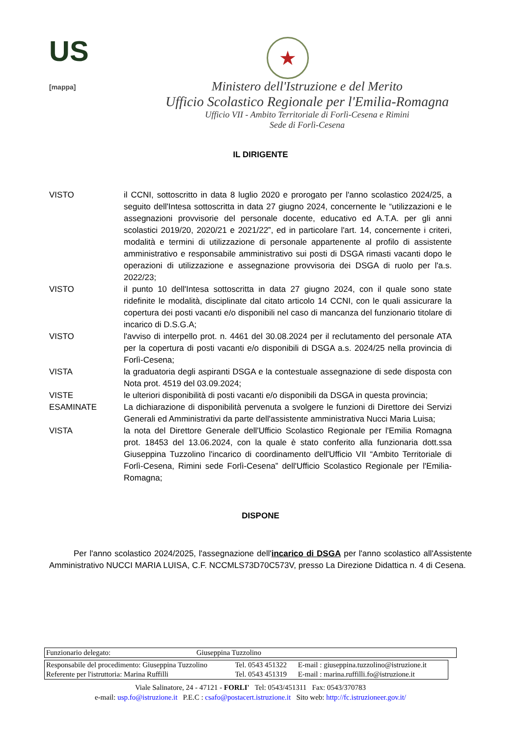US
[mappa]
★
Ministero dell'Istruzione e del Merito
Ufficio Scolastico Regionale per l'Emilia-Romagna
Ufficio VII - Ambito Territoriale di Forlì-Cesena e Rimini
Sede di Forlì-Cesena
IL DIRIGENTE
| VISTO | il CCNI, sottoscritto in data 8 luglio 2020 e prorogato per l'anno scolastico 2024/25, a seguito dell'Intesa sottoscritta in data 27 giugno 2024, concernente le “utilizzazioni e le assegnazioni provvisorie del personale docente, educativo ed A.T.A. per gli anni scolastici 2019/20, 2020/21 e 2021/22”, ed in particolare l'art. 14, concernente i criteri, modalità e termini di utilizzazione di personale appartenente al profilo di assistente amministrativo e responsabile amministrativo sui posti di DSGA rimasti vacanti dopo le operazioni di utilizzazione e assegnazione provvisoria dei DSGA di ruolo per l'a.s. 2022/23; |
| VISTO | il punto 10 dell'Intesa sottoscritta in data 27 giugno 2024, con il quale sono state ridefinite le modalità, disciplinate dal citato articolo 14 CCNI, con le quali assicurare la copertura dei posti vacanti e/o disponibili nel caso di mancanza del funzionario titolare di incarico di D.S.G.A; |
| VISTO | l'avviso di interpello prot. n. 4461 del 30.08.2024 per il reclutamento del personale ATA per la copertura di posti vacanti e/o disponibili di DSGA a.s. 2024/25 nella provincia di Forlì-Cesena; |
| VISTA | la graduatoria degli aspiranti DSGA e la contestuale assegnazione di sede disposta con Nota prot. 4519 del 03.09.2024; |
| VISTE | le ulteriori disponibilità di posti vacanti e/o disponibili da DSGA in questa provincia; |
| ESAMINATE | La dichiarazione di disponibilità pervenuta a svolgere le funzioni di Direttore dei Servizi Generali ed Amministrativi da parte dell'assistente amministrativa Nucci Maria Luisa; |
| VISTA | la nota del Direttore Generale dell'Ufficio Scolastico Regionale per l'Emilia Romagna prot. 18453 del 13.06.2024, con la quale è stato conferito alla funzionaria dott.ssa Giuseppina Tuzzolino l'incarico di coordinamento dell'Ufficio VII “Ambito Territoriale di Forlì-Cesena, Rimini sede Forlì-Cesena” dell'Ufficio Scolastico Regionale per l'Emilia-Romagna; |
DISPONE
Per l'anno scolastico 2024/2025, l'assegnazione dell'incarico di DSGA per l'anno scolastico all'Assistente Amministrativo NUCCI MARIA LUISA, C.F. NCCMLS73D70C573V, presso La Direzione Didattica n. 4 di Cesena.
| Funzionario delegato: | Giuseppina Tuzzolino |
| Responsabile del procedimento: Giuseppina Tuzzolino | Tel. 0543 451322 | E-mail : giuseppina.tuzzolino@istruzione.it |
| Referente per l'istruttoria: Marina Ruffilli | Tel. 0543 451319 | E-mail : marina.ruffilli.fo@istruzione.it |
Viale Salinatore, 24 - 47121 - FORLI' Tel: 0543/451311 Fax: 0543/370783
e-mail: usp.fo@istruzione.it P.E.C : csafo@postacert.istruzione.it Sito web: http://fc.istruzioneer.gov.it/